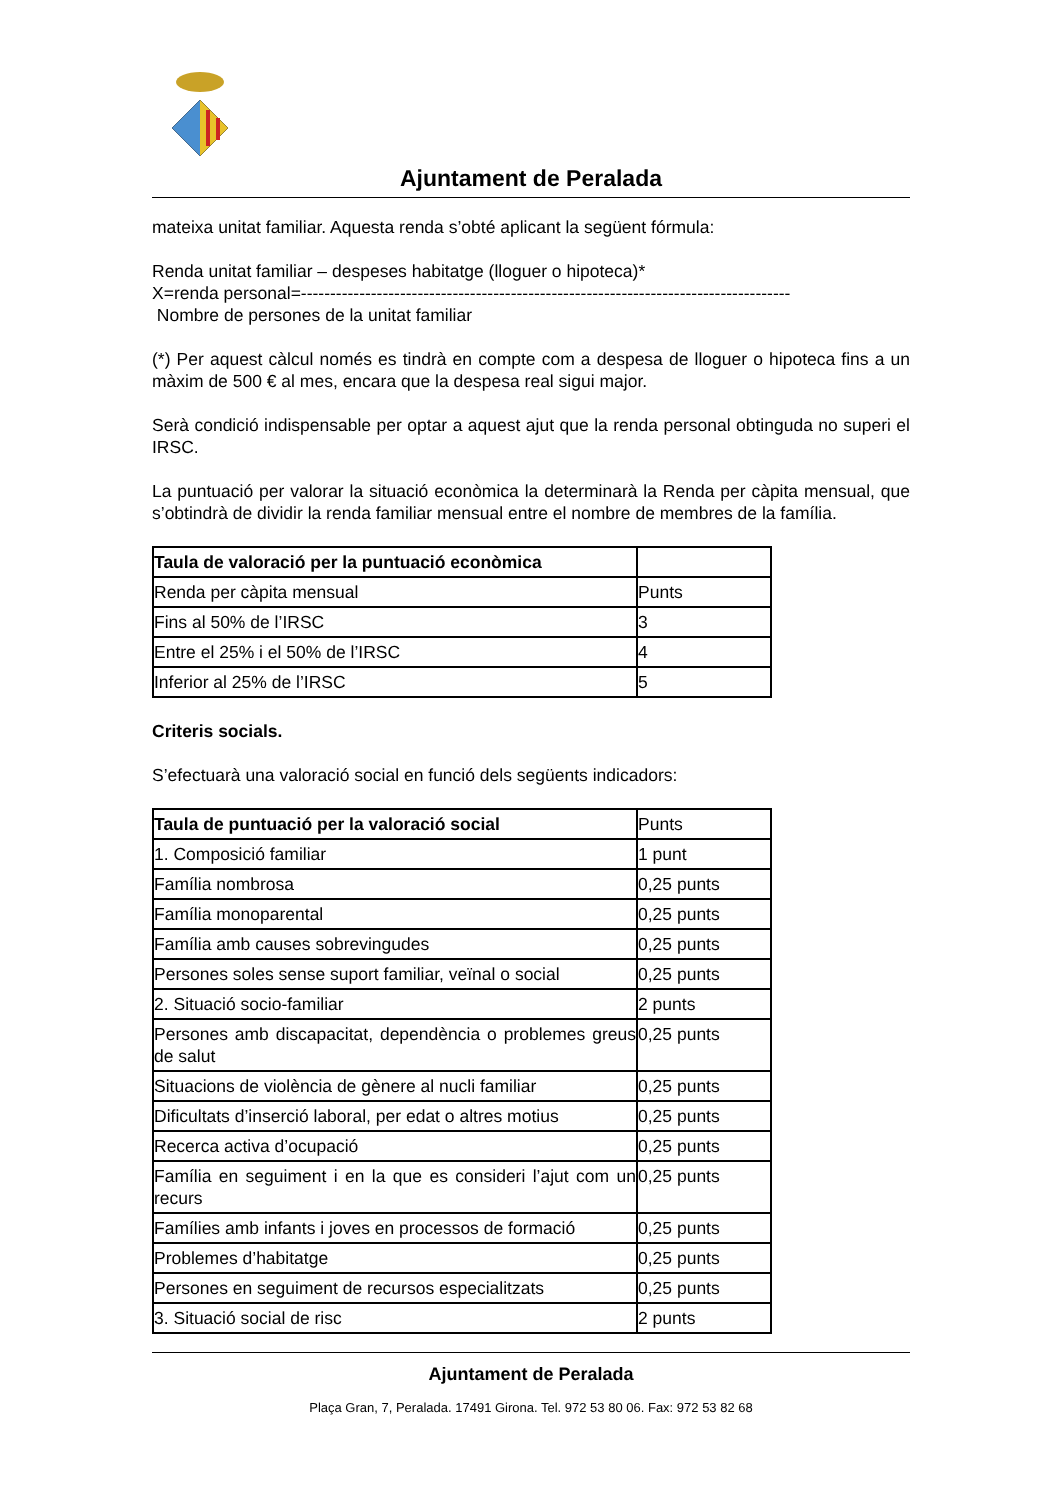Ajuntament de Peralada
mateixa unitat familiar. Aquesta renda s’obté aplicant la següent fórmula:
Renda unitat familiar – despeses habitatge (lloguer o hipoteca)*
X=renda personal=------------------------------------------------------------------------------------
Nombre de persones de la unitat familiar
(*) Per aquest càlcul només es tindrà en compte com a despesa de lloguer o hipoteca fins a un màxim de 500 € al mes, encara que la despesa real sigui major.
Serà condició indispensable per optar a aquest ajut que la renda personal obtinguda no superi el IRSC.
La puntuació per valorar la situació econòmica la determinarà la Renda per càpita mensual, que s’obtindrà de dividir la renda familiar mensual entre el nombre de membres de la família.
| Taula de valoració per la puntuació econòmica | |
| Renda per càpita mensual | Punts |
| Fins al 50% de l’IRSC | 3 |
| Entre el 25% i el 50% de l’IRSC | 4 |
| Inferior al 25% de l’IRSC | 5 |
Criteris socials.
S’efectuarà una valoració social en funció dels següents indicadors:
| Taula de puntuació per la valoració social | Punts |
| 1. Composició familiar | 1 punt |
| Família nombrosa | 0,25 punts |
| Família monoparental | 0,25 punts |
| Família amb causes sobrevingudes | 0,25 punts |
| Persones soles sense suport familiar, veïnal o social | 0,25 punts |
| 2. Situació socio-familiar | 2 punts |
| Persones amb discapacitat, dependència o problemes greus de salut | 0,25 punts |
| Situacions de violència de gènere al nucli familiar | 0,25 punts |
| Dificultats d’inserció laboral, per edat o altres motius | 0,25 punts |
| Recerca activa d’ocupació | 0,25 punts |
| Família en seguiment i en la que es consideri l’ajut com un recurs | 0,25 punts |
| Famílies amb infants i joves en processos de formació | 0,25 punts |
| Problemes d’habitatge | 0,25 punts |
| Persones en seguiment de recursos especialitzats | 0,25 punts |
| 3. Situació social de risc | 2 punts |
Ajuntament de Peralada
Plaça Gran, 7, Peralada. 17491 Girona. Tel. 972 53 80 06. Fax: 972 53 82 68